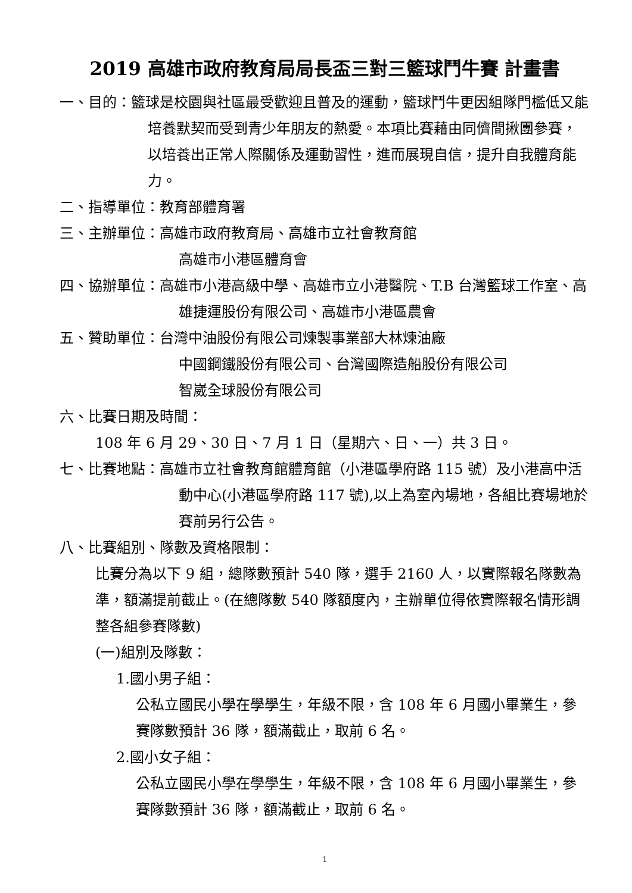2019 高雄市政府教育局局長盃三對三籃球鬥牛賽 計畫書
一、目的：籃球是校園與社區最受歡迎且普及的運動，籃球鬥牛更因組隊門檻低又能培養默契而受到青少年朋友的熱愛。本項比賽藉由同儕間揪團參賽，以培養出正常人際關係及運動習性，進而展現自信，提升自我體育能力。
二、指導單位：教育部體育署
三、主辦單位：高雄市政府教育局、高雄市立社會教育館
高雄市小港區體育會
四、協辦單位：高雄市小港高級中學、高雄市立小港醫院、T.B 台灣籃球工作室、高雄捷運股份有限公司、高雄市小港區農會
五、贊助單位：台灣中油股份有限公司煉製事業部大林煉油廠
中國鋼鐵股份有限公司、台灣國際造船股份有限公司
智崴全球股份有限公司
六、比賽日期及時間：
108 年 6 月 29、30 日、7 月 1 日（星期六、日、一）共 3 日。
七、比賽地點：高雄市立社會教育館體育館（小港區學府路 115 號）及小港高中活動中心(小港區學府路 117 號),以上為室內場地，各組比賽場地於賽前另行公告。
八、比賽組別、隊數及資格限制：
比賽分為以下 9 組，總隊數預計 540 隊，選手 2160 人，以實際報名隊數為準，額滿提前截止。(在總隊數 540 隊額度內，主辦單位得依實際報名情形調整各組參賽隊數)
(一)組別及隊數：
1.國小男子組：
公私立國民小學在學學生，年級不限，含 108 年 6 月國小畢業生，參賽隊數預計 36 隊，額滿截止，取前 6 名。
2.國小女子組：
公私立國民小學在學學生，年級不限，含 108 年 6 月國小畢業生，參賽隊數預計 36 隊，額滿截止，取前 6 名。
1